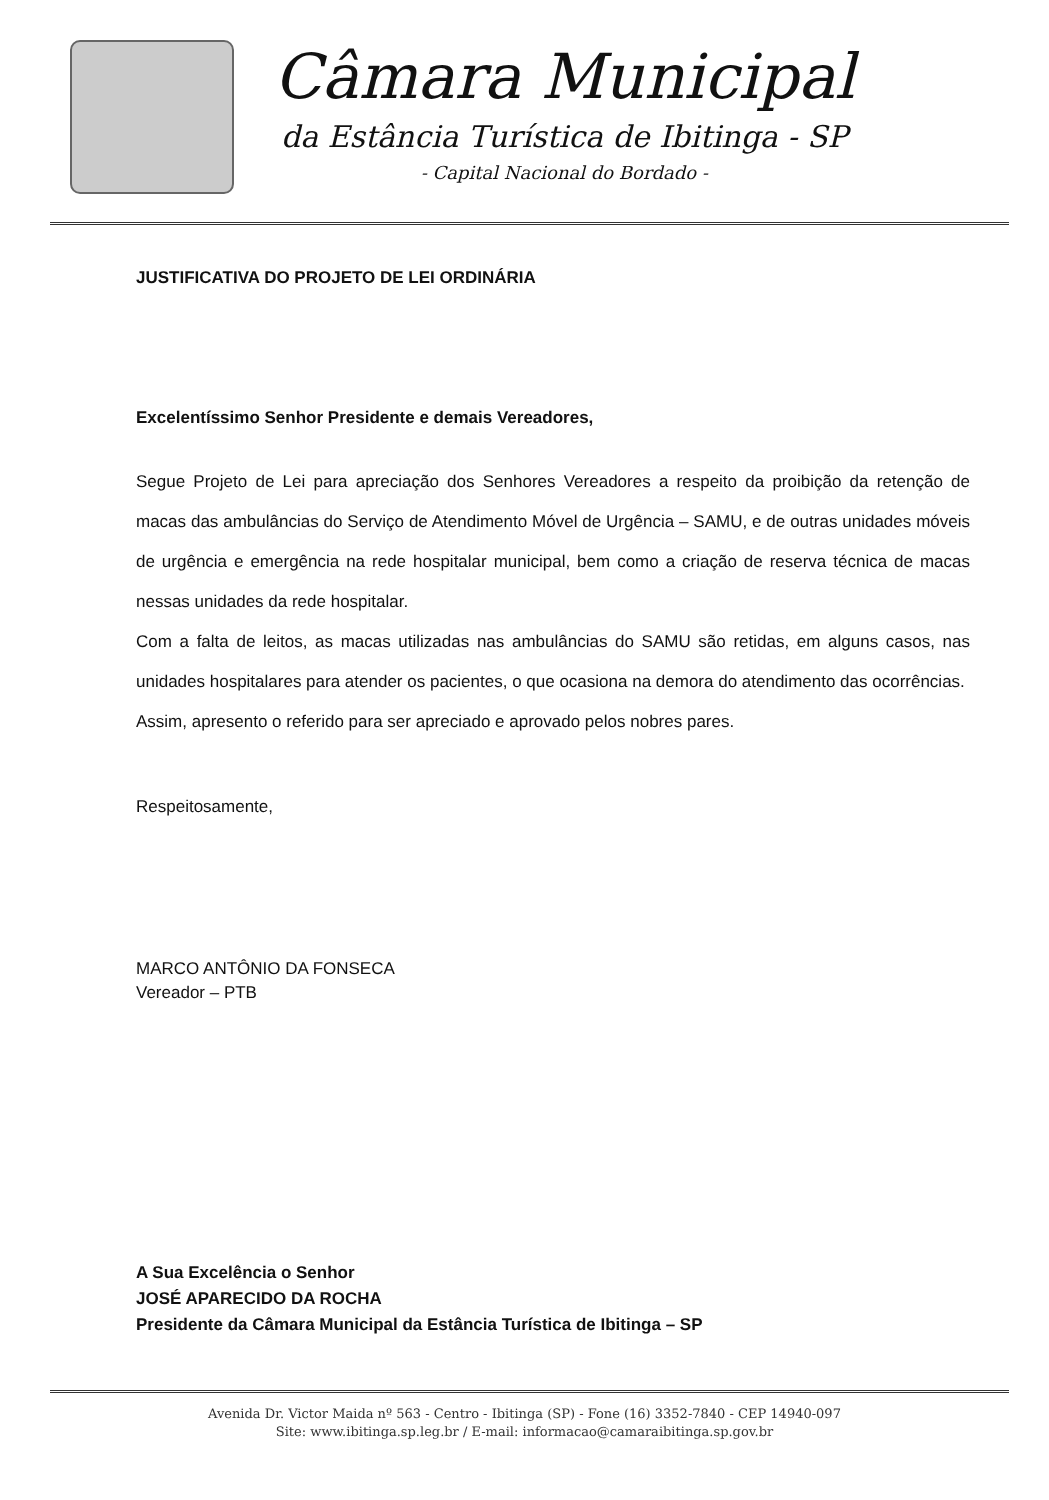Câmara Municipal
da Estância Turística de Ibitinga - SP
- Capital Nacional do Bordado -
JUSTIFICATIVA DO PROJETO DE LEI ORDINÁRIA
Excelentíssimo Senhor Presidente e demais Vereadores,
Segue Projeto de Lei para apreciação dos Senhores Vereadores a respeito da proibição da retenção de macas das ambulâncias do Serviço de Atendimento Móvel de Urgência – SAMU, e de outras unidades móveis de urgência e emergência na rede hospitalar municipal, bem como a criação de reserva técnica de macas nessas unidades da rede hospitalar.
Com a falta de leitos, as macas utilizadas nas ambulâncias do SAMU são retidas, em alguns casos, nas unidades hospitalares para atender os pacientes, o que ocasiona na demora do atendimento das ocorrências.
Assim, apresento o referido para ser apreciado e aprovado pelos nobres pares.
Respeitosamente,
MARCO ANTÔNIO DA FONSECA
Vereador – PTB
A Sua Excelência o Senhor
JOSÉ APARECIDO DA ROCHA
Presidente da Câmara Municipal da Estância Turística de Ibitinga – SP
Avenida Dr. Victor Maida nº 563 - Centro - Ibitinga (SP) - Fone (16) 3352-7840 - CEP 14940-097
Site: www.ibitinga.sp.leg.br / E-mail: informacao@camaraibitinga.sp.gov.br